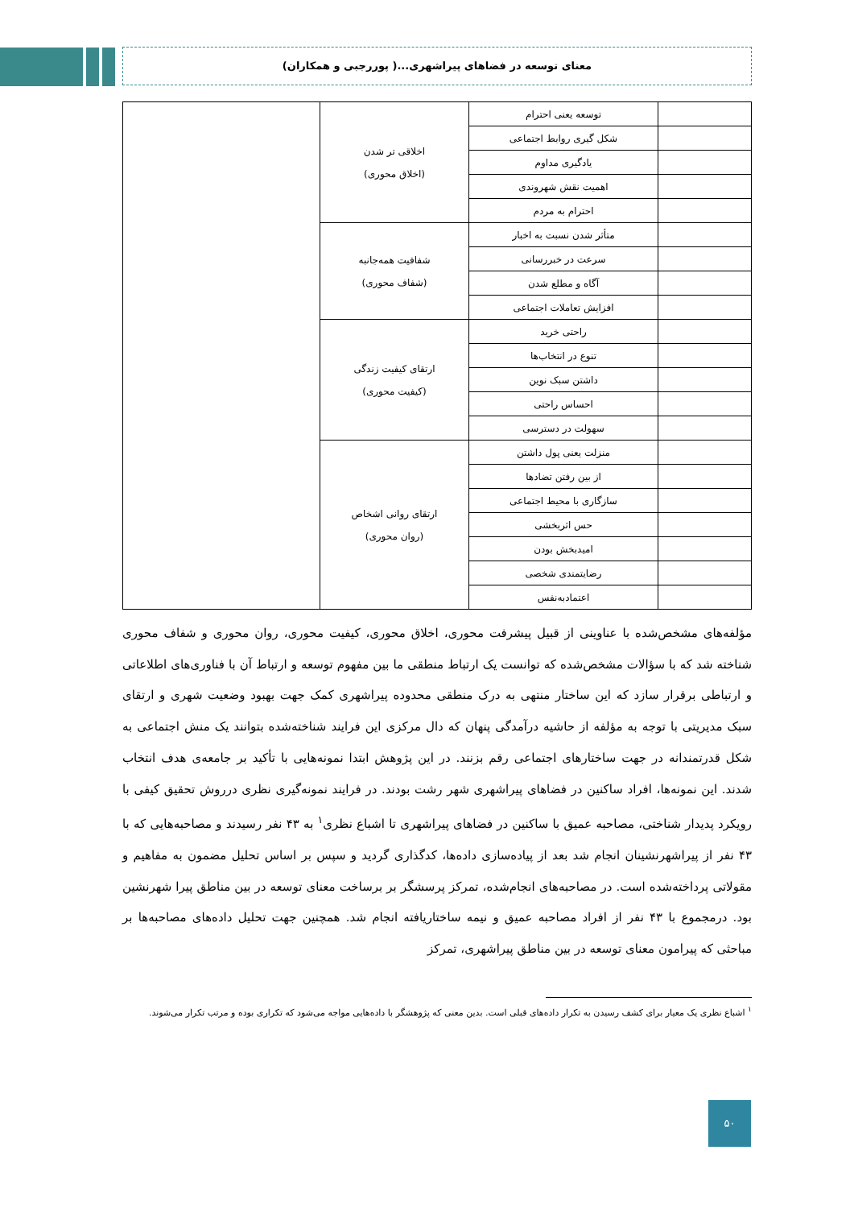معنای توسعه در فضاهای پیراشهری...( پوررجبی و همکاران)
| | توسعه یعنی احترام | اخلاقی تر شدن (اخلاق محوری) | |
| | شکل گیری روابط اجتماعی | | |
| | یادگیری مداوم | | |
| | اهمیت نقش شهروندی | | |
| | احترام به مردم | | |
| | متأثر شدن نسبت به اخبار | شفافیت همه‌جانبه (شفاف محوری) | |
| | سرعت در خبررسانی | | |
| | آگاه و مطلع شدن | | |
| | افزایش تعاملات اجتماعی | | |
| | راحتی خرید | ارتقای کیفیت زندگی (کیفیت محوری) | |
| | تنوع در انتخاب‌ها | | |
| | داشتن سبک نوین | | |
| | احساس راحتی | | |
| | سهولت در دسترسی | | |
| | منزلت یعنی پول داشتن | ارتقای روانی اشخاص (روان محوری) | |
| | از بین رفتن تضادها | | |
| | سازگاری با محیط اجتماعی | | |
| | حس اثربخشی | | |
| | امیدبخش بودن | | |
| | رضایتمندی شخصی | | |
| | اعتمادبه‌نفس | | |
مؤلفه‌های مشخص‌شده با عناوینی از قبیل پیشرفت محوری، اخلاق محوری، کیفیت محوری، روان محوری و شفاف محوری شناخته شد که با سؤالات مشخص‌شده که توانست یک ارتباط منطقی ما بین مفهوم توسعه و ارتباط آن با فناوری‌های اطلاعاتی و ارتباطی برقرار سازد که این ساختار منتهی به درک منطقی محدوده پیراشهری کمک جهت بهبود وضعیت شهری و ارتقای سبک مدیریتی با توجه به مؤلفه از حاشیه درآمدگی پنهان که دال مرکزی این فرایند شناخته‌شده بتوانند یک منش اجتماعی به شکل قدرتمندانه در جهت ساختارهای اجتماعی رقم بزنند. در این پژوهش ابتدا نمونه‌هایی با تأکید بر جامعه‌ی هدف انتخاب شدند. این نمونه‌ها، افراد ساکنین در فضاهای پیراشهری شهر رشت بودند. در فرایند نمونه‌گیری نظری درروش تحقیق کیفی با رویکرد پدیدار شناختی، مصاحبه عمیق با ساکنین در فضاهای پیراشهری تا اشباع نظری<sup>۱</sup> به ۴۳ نفر رسیدند و مصاحبه‌هایی که با ۴۳ نفر از پیراشهرنشینان انجام شد بعد از پیاده‌سازی داده‌ها، کدگذاری گردید و سپس بر اساس تحلیل مضمون به مفاهیم و مقولاتی پرداخته‌شده است. در مصاحبه‌های انجام‌شده، تمرکز پرسشگر بر برساخت معنای توسعه در بین مناطق پیرا شهرنشین بود. درمجموع با ۴۳ نفر از افراد مصاحبه عمیق و نیمه ساختاریافته انجام شد. همچنین جهت تحلیل داده‌های مصاحبه‌ها بر مباحثی که پیرامون معنای توسعه در بین مناطق پیراشهری، تمرکز
<sup>۱</sup> اشباع نظری یک معیار برای کشف رسیدن به تکرار داده‌های قبلی است. بدین معنی که پژوهشگر با داده‌هایی مواجه می‌شود که تکراری بوده و مرتب تکرار می‌شوند.
۵۰